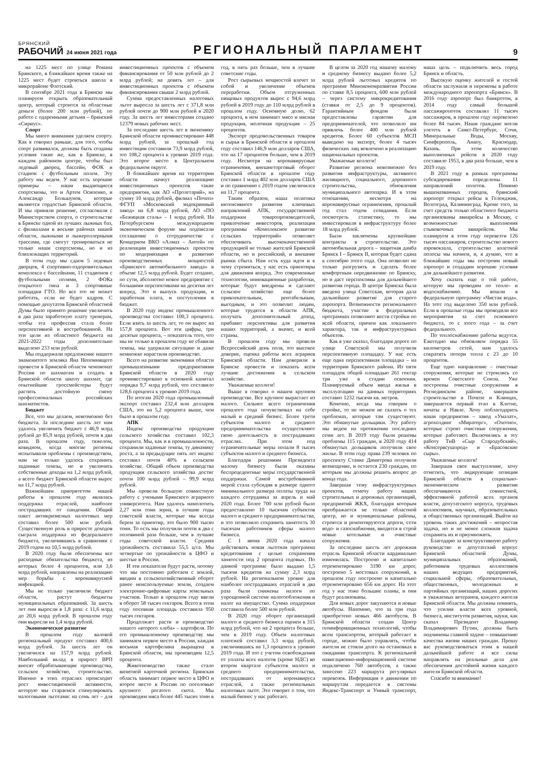БРЯНСКИЙ
РАБОЧИЙ 24 июня 2021 года
РЕГИОНАЛЬНЫЙ ПАРЛАМЕНТ
9
на 1225 мест по улице Романа Брянского, в ближайшее время также на 1225 мест будет строиться школа в микрорайоне Флотский.
В сентябре 2021 года в Брянске мы планируем открыть образовательный центр, который строится за областные деньги (более 200 млн рублей), по работе с одаренными детьми – брянский «Сириус».
Спорт
Мы много внимания уделяем спорту. Как я говорил раньше, для того, чтобы спорт развивался, должны быть созданы условия такие же, как в Брянске, в каждом районном центре, чтобы был ледовый дворец, бассейн, ФОК и стадион с футбольным полем. Эту работу мы ведем. У нас есть хорошие примеры – наши выдающиеся спортсмены, это и Артем Осипенко, и Александр Большунов, которые являются гордостью Брянской области. И мы приняли решение, согласовали с Министерством спорта, о строительстве в Брянске одной из лучших лыжных баз, с филиалами в восьми районах нашей области, лыжными и лыжероллерными трассами, где смогут тренироваться не только наши спортсмены, но и из близлежащих территорий.
В этом году мы сдаем 5 ледовых дворцов, 4 спортивно-оздоровительных комплекса с бассейнами, 11 стадионов с футбольными полями, 2 ФОКа открытого типа и 3 спортивные площадки ГТО. Но все это не может работать, если не будет кадров. С помощью депутатов Брянской областной Думы было принято решение увеличить в два раза заработную плату тренерам, чтобы эта профессия стала более перспективной и востребованной. На эти цели из областного бюджета на 2021-2022 годы дополнительно выделено 233 млн рублей.
Мы поддержали предложение нашего знаменитого земляка Яна Непомнящего провести в Брянской области чемпионат России по шахматам и создать в Брянской области школу шахмат, где опытнейшие гроссмейстеры будут растить достойную смену профессиональных российских шахматистов.
Бюджет
Все, что мы делаем, невозможно без бюджета. За последние шесть лет нам удалось увеличить бюджет с 46,9 млрд рублей до 85,9 млрд рублей, почти в два раза. В прошлом году, тяжелом, ковидном, когда многие регионы испытывали проблемы с производством, нам не только удалось сохранить заданные темпы, но и увеличить собственные доходы на 1,2 млрд рублей, а всего бюджет Брянской области вырос на 11,7 млрд рублей.
Важнейшим приоритетом нашей работы в прошлом году являлась поддержка отраслей, наиболее пострадавших от пандемии. Общий пакет антикризисных налоговых мер составил более 500 млн рублей. Существенную роль в приросте доходов сыграла поддержка из федерального бюджета, увеличившись в сравнении с 2019 годом на 10,5 млрд рублей.
В 2020 году были обеспечены все расходные обязательства бюджета, из которых более 4 процентов, или 3,6 млрд рублей, направлены на реализацию мер борьбы с коронавирусной инфекцией.
Мы не только увеличили бюджет области, растут бюджеты муниципальных образований. За шесть лет они выросли в 1,8 раза: с 11,6 млрд до 20,6 млрд рублей. В прошлом году они выросли на 1,4 млрд рублей.
Экономическое развитие
В прошлом году валовой региональный продукт составил 400,6 млрд рублей. За шесть лет он увеличился на 157,9 млрд рублей. Наибольший вклад в прирост ВРП вносят обрабатывающие производства, сельское хозяйство, строительство. Именно в этих отраслях происходит рост инвестиционной активности, которую мы стараемся стимулировать налоговыми льготами: на семь лет – для инвестиционных проектов с объемом финансирования от 50 млн рублей до 2 млрд рублей; на девять лет – для инвестиционных проектов с объемом финансирования свыше 2 млрд рублей.
Сумма предоставленных налоговых льгот выросла за шесть лет с 371,8 млн рублей почти до 900 млн рублей в 2020 году. За шесть лет инвесторами создано 12379 новых рабочих мест.
За последние шесть лет в экономику Брянской области проинвестировано 448 млрд рублей, за прошлый год инвестиции составили 73,9 млрд рублей, это 108,2 процента к уровню 2019 года. Это второе место в Центральном федеральном округе.
В ближайшее время на территории области начнут реализацию инвестиционных проектов такие предприятия, как АО «Пролетарий», на сумму 10 млрд рублей, филиал «Почеп» ФГУП «Московский эндокринный завод» на 6,8 млрд рублей, АО «ПО «Бежицкая сталь» – 1 млрд рублей. На Петербургском международном экономическом форуме мы подписали соглашение о сотрудничестве с Концерном ВКО «Алмаз – Антей» по реализации инвестиционных проектов по модернизации и развитию производственных мощностей «Брянского автомобильного завода» в объеме 12,5 млрд рублей. Будет создано, по сути, абсолютно новое предприятие с большими перспективами на десятки лет вперед. Это и выпуск продукции, и заработная плата, и поступления в бюджет.
В 2020 году индекс промышленного производства составил 100,3 процента. Если взять за шесть лет, то он вырос на 157,8 процента. Вот эти цифры, три десятые процента, – показатель того, что мы не только в прошлом году не сбавили темпы, мы удержали ситуацию и даже немножко нарастили производство.
Всего на развитие экономики области промышленными предприятиями Брянской области в 2020 году проинвестировано в основной капитал порядка 9,7 млрд рублей, что составило 128,6 процента к уровню 2019 года.
По итогам 2020 года промышленный экспорт составил 232,4 млн долларов США, это на 5,2 процента выше, чем было в прошлом году.
АПК
Индекс производства продукции сельского хозяйства составил 102,3 процента. Мы, как и в промышленности, сохранили заданные темпы, ту динамику роста, а за предыдущие пять лет индекс составил почти 40% в сельском хозяйстве. Общий объем производства продукции сельского хозяйства достиг почти 100 млрд рублей – 99,9 млрд рублей.
Мы провели большую совместную работу с учеными Брянского аграрного университета. Нам удалось намолотить 2,27 млн тонн зерна, в лучшие годы советской власти, которые мы всегда берем за ориентир, это было 900 тысяч тонн. То есть мы получили почти в два с половиной раза больше, чем в лучшие годы советской власти. Средняя урожайность составила 55,5 ц/га. Мы четвертые по урожайности в ЦФО и шестые в России.
И эти показатели будут расти, потому что мы постоянно работаем с землей, вводим в сельскохозяйственный оборот ранее неиспользуемые земли, создаем электронно-цифровые карты земельных участков. Только в прошлом году ввели в оборот 58 тысяч гектаров. Всего в этом году посевная площадь составила 950 тысяч гектаров.
Продолжает расти и производство нашего «второго хлеба» – картофеля. По его промышленному производству мы занимаем первое место в России, каждая восьмая картофелина выращена в Брянской области, мы производим 12,5 процента.
Животноводство также стало визитной карточкой региона. Брянская область занимает первое место в ЦФО и второе место в России по поголовью крупного рогатого скота. Мы производим мяса более 445 тысяч тонн в год, в пять раз больше, чем в лучшие советские годы.
Рост сырьевых мощностей влечет за собой и увеличение объемов переработки. Объем отгруженных пищевых продуктов вырос с 94,6 млрд рублей в 2019 году до 110 млрд рублей в прошлом году. Основную долю, 62 процента, в нем занимает мясо и мясная продукция, молочная продукция – 25 процентов.
Экспорт продовольственных товаров и сырья в Брянской области в прошлом году составил 146,9 млн долларов США, что на 17 процентов больше, чем в 2019 году. Несмотря на коронавирусные ограничения, внешнеторговый оборот Брянской области в прошлом году составил 1 млрд 402 млн долларов США и по сравнению с 2019 годом увеличился на 11,7 процента.
Таким образом, наша политика интенсивного развития ключевых направлений АПК, государственной поддержки товаропроизводителей, привлечение инвесторов, реализация программы «Комплексное развитие сельских территорий» позволяет обеспечивать высококачественной продукцией не только жителей Брянской области, но и российский, и внешние рынки сбыта. Нам есть куда идти и к чему стремиться, у нас есть ориентиры для движения вперед. Это современные технологии, инновационные разработки, которые будут внедрены и сделают сельское хозяйство еще более привлекательным, рентабельным, выгодным, и это позволит людям, которые трудятся в области АПК, получать дополнительный доход, прибавит перспективы для развития наших территорий, а значит, и всей страны.
В прошлом году мы провели Всероссийский день поля, это высокое доверие, оценка работы всех аграриев Брянской области. Нам доверили в Брянске провести и показать всем лучшие достижения в сельском хозяйстве.
Уважаемые коллеги!
Выше я говорил о нашем крупном производстве. Все крупное вырастает из малого. Сильнее всего ограничения прошлого года почувствовал на себе малый и средний бизнес. Более трети субъектов малого и среднего предпринимательства осуществляют свою деятельность в пострадавших отраслях. При этом под ограничительные меры попали 8 тысяч субъектов малого и среднего бизнеса.
Благодаря решениям Президента малому бизнесу были оказаны беспрецедентные меры государственной поддержки. Самой востребованной мерой стала субсидия в размере одного минимального размера оплаты труда на каждого сотрудника за апрель и май 2020 года. Более 700 млн рублей было предоставлено 10 тысячам субъектов малого и среднего предпринимательства, и это позволило сохранить занятость 30 тысячам работников сферы малого бизнеса.
С 1 июня 2020 года начала действовать новая льготная программа кредитования с целью сохранения занятости под 2 процента годовых. По данной программе было выдано 1,5 тысячи кредитов на сумму 2,3 млрд рублей. На региональном уровне для наиболее пострадавших отраслей в два раза были снижены налоги по упрощенной системе налогообложения и налог на имущество. Сумма поддержки составила более 500 млн рублей.
В 2020 году оборот организаций малого и среднего бизнеса оценен в 315 млрд рублей, что на 2 процента больше, чем в 2019 году. Объем налоговых платежей составил 3,3 млрд рублей, увеличившись на 1,3 процента к уровню 2019 года. И это с учетом освобождения от уплаты всех налогов (кроме НДС) во втором квартале субъектов малого и среднего предпринимательства, пострадавших от коронавируса отраслей, а также региональных налоговых льгот. Это говорит о том, что малый бизнес у нас работает.
В целом за 2020 год нашему малому и среднему бизнесу выдано более 5,2 млрд рублей льготных кредитов по программе Минэкономразвития России по ставке 8,5 процента, 600 млн рублей – через систему микрокредитования (ставки от 2,5 до 9 процентов). Гарантийным фондом были предоставлены гарантии для предпринимателей, что позволило им привлечь более 400 млн рублей кредитов. Более 60 субъектов МСП выведено на экспорт, более 4 тысяч физических лиц вовлечено в реализацию национальных проектов.
Уважаемые коллеги!
Развитие региона невозможно без развития инфраструктуры, активного жилищного, социального, дорожного строительства, обновления муниципального автопарка. И в этом отношении, несмотря на коронавирусные ограничения, прошлый год стал годом созидания. Если посмотреть статистику, то мы инвестировали в инфраструктуру более 18 млрд рублей.
Были заключены крупнейшие контракты в строительстве. Это автомобильная дорога – защитная дамба Брянск I – Брянск II, которая будет сдана к сентябрю этого года. Она позволит не только разгрузить и сделать более комфортным передвижение по Брянску, но и даст перспективы для дальнейшего развития города. В центре Брянска была введена улица Советская, которая дала дальнейшее развитие для старого аэропорта. Возможности регионального бюджета, участие в федеральных программах позволяют вести стройки по всей области, причем как локального характера, так и инфраструктурных объектов.
Как я уже сказал, благодаря дороге по улице Советской мы получили перспективную площадку. У нас есть еще одна перспективная площадка – на территории Брянского района. Из пяти площадок общей площадью 261 гектар три уже в стадии освоения. Планируемый объем ввода жилья в эксплуатацию на данных территориях составит 1232 тысячи кв. метров.
Конечно, когда мы говорим о стройке, то не можем не сказать о тех проблемах, которые там существуют. Это обманутые дольщики. Эту работу мы ведем на протяжении последних семи лет. В 2019 году были решены проблемы 115 граждан, в 2020 году 414 обманутых дольщиков получили свое жилье. В этом году права 239 человек по проспекту Станке Димитрова получили возмещение, и остается 230 граждан, по которым мы должны решить вопрос до конца года.
Завершая тему инфраструктурных проектов, отмечу работу наших строительных и дорожных организаций, предприятий ЖКХ, благодаря которым преображается не только областной центр, но и муниципальные районы, строятся и ремонтируются дороги, сети водо- и газоснабжения, вводятся в строй новые котельные и очистные сооружения.
За последние шесть лет дорожная отрасль Брянской области кардинально изменилась. Построено и капитально отремонтировано 3190 км дорог, построено 5 мостовых сооружений, в прошлом году построено и капитально отремонтировано 656 км дорог. На этот год у нас тоже большие планы, и они будут реализованы.
Для новых дорог закупаются и новые автобусы. Напомню, что за три года приобретено новых 466 автобусов. В Брянской области создан Центр геоинформационных технологий, чтобы всем транспортом, который работает в городе, можно было управлять, чтобы жители не стояли долго на остановках в ожидании транспорта. К региональной навигационно-информационной системе подключено 760 автобусов, а также занесено 223 маршрута регулярных перевозок. Информация о движении по маршрутам передается в системы Яндекс-Транспорт и Умный транспорт, наша цель – подключить весь город Брянск и область.
Высокую оценку жителей и гостей области заслужили и перемены в работе международного аэропорта «Брянск». В 2016 году аэропорт был банкротом, в 2014 году самый большой пассажиропоток составлял 11 тысяч пассажиров, в прошлом году перевезено более 84 тысяч. Наши граждане могли улететь в Санкт-Петербург, Сочи, Минеральные Воды, Москву, Симферополь, Анапу, Краснодар, Казань. При этом количество выполненных рейсов в 2020 году составило 1953, в два раза больше, чем в 2019 году.
В 2021 году в рамках программы субсидирования определены 11 направлений полетов. Помимо вышеназванных городов, брянский аэропорт открыл рейсы в Геленджик, Волгоград, Калининград. Кроме того, за счет средств только областного бюджета организованы авиарейсы в Москву, с возможностью выполнения стыковочных авиарейсов. Мы планируем в этом году перевезти 126 тысяч пассажиров, строительство нового аэровокзала, строительство взлетной полосы мы начнем, и, я думаю, что в ближайшие годы мы построим новый аэропорт и создадим хорошие условия для дальнейшего развития.
Хочу сказать еще о той работе, которую мы проводим по тепло- и водоснабжению. Мы вошли в федеральную программу «Чистая вода». На этот год выделено 350 млн рублей. Если в прошлые годы мы проводили все мероприятия за счет основного бюджета, то с этого года – за счет федерального.
По теплоснабжению работы ведутся. Ежегодно мы обновляем порядка 55 километров сетей, нам удалось сократить потери тепла с 23 до 10 процентов.
Еще одно направление – очистные сооружения, которые не строились со времен Советского Союза. Уже построены очистные сооружения в Рогнединском районе, завершаем строительство в Почепе и Клинцах, завершается первый этап в Клетне, начаты в Навле. Хочу поблагодарить наши предприятия – завод «Умалат», агрохолдинг «Мираторг», «Охотно», которые строят очистные сооружения, которые работают. Включились в эту работу ТнВ «Сыр Стародубский», «Консервсушпрод» и «Брасовские сыры».
Уважаемые коллеги!
Завершая свое выступление, хочу отметить, что лидирующие позиции Брянской области в социально-экономическом развитии обеспечиваются совместной, эффективной работой всех органов власти, депутатского корпуса, трудовых коллективов, научных, образовательных и общественных организаций. Выйти на уровень таких достижений – непростая задача, но и не менее сложная задача сохранить их и приумножить.
Благодарю за конструктивную работу руководство и депутатский корпус Брянской областной Думы, муниципальных образований, работников трудовых коллективов наших ведущих предприятий, социальной сферы, образовательных, общественных, молодежных и партийных организаций, наших дорогих и уважаемых ветеранов, каждого жителя Брянской области. Мы должны помнить, что усилия власти всех уровней, бизнеса, институтов развития, науки, как сказал Президент Владимир Владимирович Путин, должны быть подчинены главной задаче – повышению качества жизни наших граждан. Прошу вас руководствоваться этим в нашей дальнейшей работе и все силы направлять на реальные дела для обеспечения достойной жизни каждого жителя Брянской области.
Спасибо за внимание!